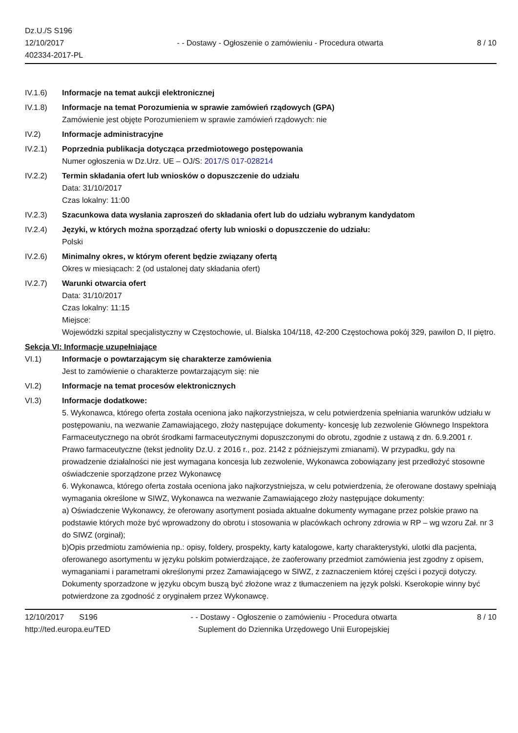Dz.U./S S196
12/10/2017
402334-2017-PL
- - Dostawy - Ogłoszenie o zamówieniu - Procedura otwarta
8 / 10
IV.1.6) Informacje na temat aukcji elektronicznej
IV.1.8) Informacje na temat Porozumienia w sprawie zamówień rządowych (GPA)
Zamówienie jest objęte Porozumieniem w sprawie zamówień rządowych: nie
IV.2) Informacje administracyjne
IV.2.1) Poprzednia publikacja dotycząca przedmiotowego postępowania
Numer ogłoszenia w Dz.Urz. UE – OJ/S: 2017/S 017-028214
IV.2.2) Termin składania ofert lub wniosków o dopuszczenie do udziału
Data: 31/10/2017
Czas lokalny: 11:00
IV.2.3) Szacunkowa data wysłania zaproszeń do składania ofert lub do udziału wybranym kandydatom
IV.2.4) Języki, w których można sporządzać oferty lub wnioski o dopuszczenie do udziału:
Polski
IV.2.6) Minimalny okres, w którym oferent będzie związany ofertą
Okres w miesiącach: 2 (od ustalonej daty składania ofert)
IV.2.7) Warunki otwarcia ofert
Data: 31/10/2017
Czas lokalny: 11:15
Miejsce:
Wojewódzki szpital specjalistyczny w Częstochowie, ul. Bialska 104/118, 42-200 Częstochowa pokój 329, pawilon D, II piętro.
Sekcja VI: Informacje uzupełniające
VI.1) Informacje o powtarzającym się charakterze zamówienia
Jest to zamówienie o charakterze powtarzającym się: nie
VI.2) Informacje na temat procesów elektronicznych
VI.3) Informacje dodatkowe:
5. Wykonawca, którego oferta została oceniona jako najkorzystniejsza, w celu potwierdzenia spełniania warunków udziału w postępowaniu, na wezwanie Zamawiającego, złoży następujące dokumenty- koncesję lub zezwolenie Głównego Inspektora Farmaceutycznego na obrót środkami farmaceutycznymi dopuszczonymi do obrotu, zgodnie z ustawą z dn. 6.9.2001 r. Prawo farmaceutyczne (tekst jednolity Dz.U. z 2016 r., poz. 2142 z późniejszymi zmianami). W przypadku, gdy na prowadzenie działalności nie jest wymagana koncesja lub zezwolenie, Wykonawca zobowiązany jest przedłożyć stosowne oświadczenie sporządzone przez Wykonawcę
6. Wykonawca, którego oferta została oceniona jako najkorzystniejsza, w celu potwierdzenia, że oferowane dostawy spełniają wymagania określone w SIWZ, Wykonawca na wezwanie Zamawiającego złoży następujące dokumenty:
a) Oświadczenie Wykonawcy, że oferowany asortyment posiada aktualne dokumenty wymagane przez polskie prawo na podstawie których może być wprowadzony do obrotu i stosowania w placówkach ochrony zdrowia w RP – wg wzoru Zał. nr 3 do SIWZ (orginał);
b)Opis przedmiotu zamówienia np.: opisy, foldery, prospekty, karty katalogowe, karty charakterystyki, ulotki dla pacjenta, oferowanego asortymentu w języku polskim potwierdzające, że zaoferowany przedmiot zamówienia jest zgodny z opisem, wymaganiami i parametrami określonymi przez Zamawiającego w SIWZ, z zaznaczeniem której części i pozycji dotyczy. Dokumenty sporzadzone w języku obcym buszą być złożone wraz z tłumaczeniem na język polski. Kserokopie winny być potwierdzone za zgodność z oryginałem przez Wykonawcę.
12/10/2017 S196
http://ted.europa.eu/TED
- - Dostawy - Ogłoszenie o zamówieniu - Procedura otwarta
Suplement do Dziennika Urzędowego Unii Europejskiej
8 / 10